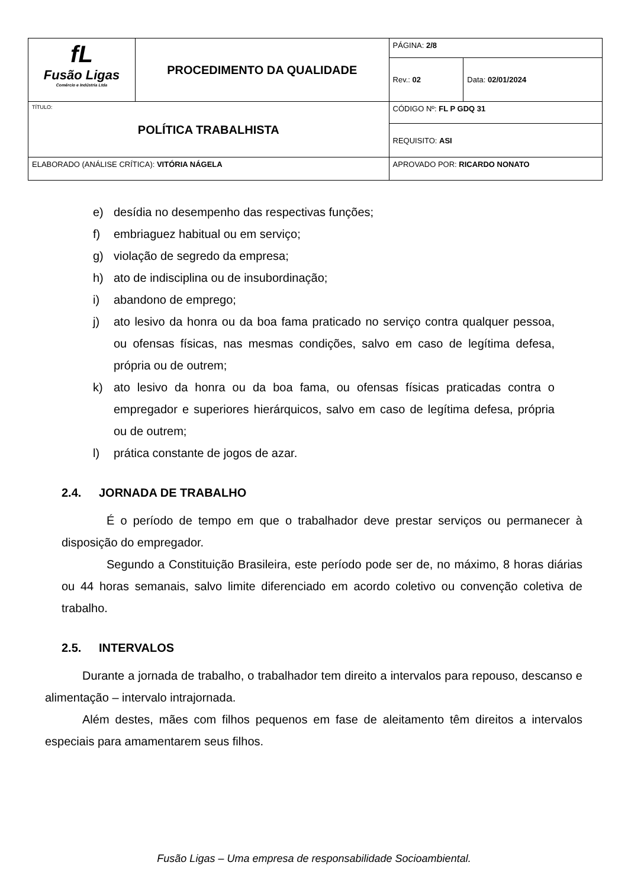| fL Fusão Ligas Comércio e Indústria Ltda | PROCEDIMENTO DA QUALIDADE | PÁGINA: 2/8 | |
| | | Rev.: 02 | Data: 02/01/2024 |
| TÍTULO: POLÍTICA TRABALHISTA | | CÓDIGO Nº: FL P GDQ 31 | |
| | | REQUISITO: ASI | |
| ELABORADO (ANÁLISE CRÍTICA): VITÓRIA NÁGELA | | APROVADO POR: RICARDO NONATO | |
e) desídia no desempenho das respectivas funções;
f) embriaguez habitual ou em serviço;
g) violação de segredo da empresa;
h) ato de indisciplina ou de insubordinação;
i) abandono de emprego;
j) ato lesivo da honra ou da boa fama praticado no serviço contra qualquer pessoa, ou ofensas físicas, nas mesmas condições, salvo em caso de legítima defesa, própria ou de outrem;
k) ato lesivo da honra ou da boa fama, ou ofensas físicas praticadas contra o empregador e superiores hierárquicos, salvo em caso de legítima defesa, própria ou de outrem;
l) prática constante de jogos de azar.
2.4. JORNADA DE TRABALHO
É o período de tempo em que o trabalhador deve prestar serviços ou permanecer à disposição do empregador.
Segundo a Constituição Brasileira, este período pode ser de, no máximo, 8 horas diárias ou 44 horas semanais, salvo limite diferenciado em acordo coletivo ou convenção coletiva de trabalho.
2.5. INTERVALOS
Durante a jornada de trabalho, o trabalhador tem direito a intervalos para repouso, descanso e alimentação – intervalo intrajornada.
Além destes, mães com filhos pequenos em fase de aleitamento têm direitos a intervalos especiais para amamentarem seus filhos.
Fusão Ligas – Uma empresa de responsabilidade Socioambiental.